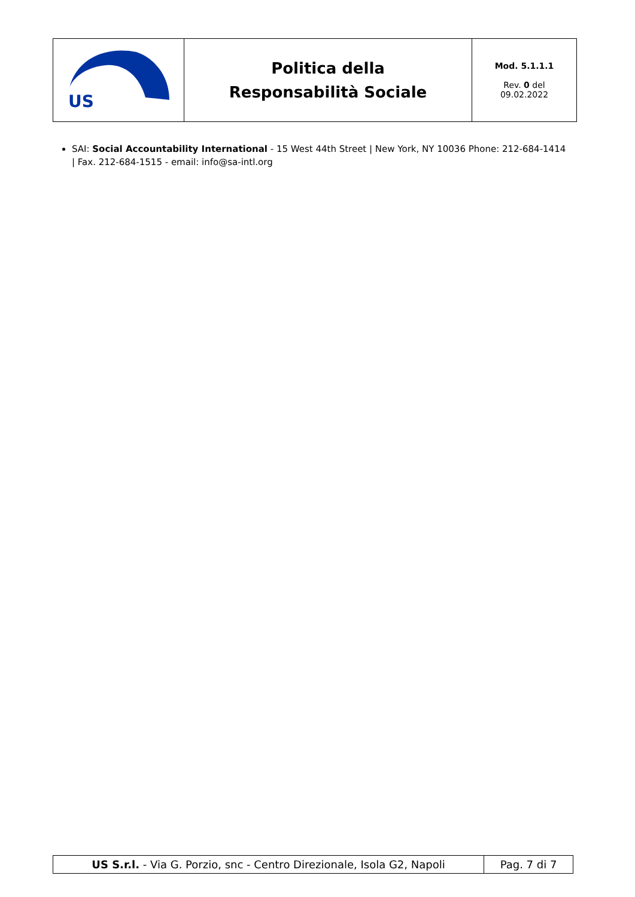| US | Politica della Responsabilità Sociale | Mod. 5.1.1.1 Rev. 0 del 09.02.2022 |
SAI: Social Accountability International - 15 West 44th Street | New York, NY 10036 Phone: 212-684-1414 | Fax. 212-684-1515 - email: info@sa-intl.org
| US S.r.l. - Via G. Porzio, snc - Centro Direzionale, Isola G2, Napoli | Pag. 7 di 7 |